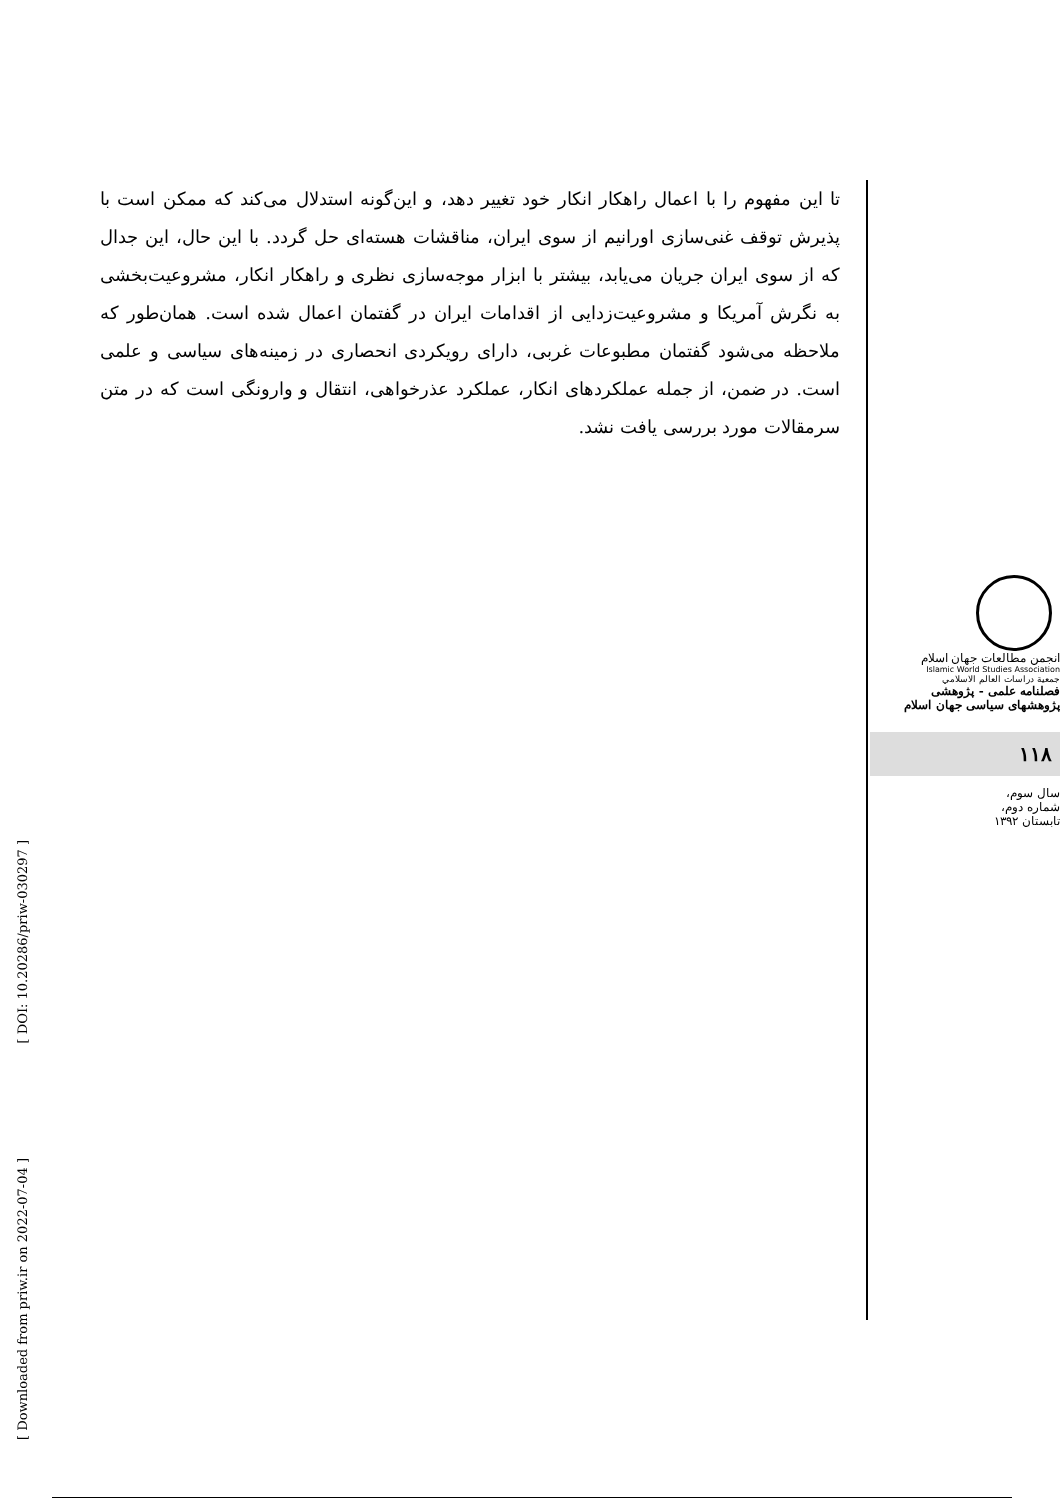تا این مفهوم را با اعمال راهکار انکار خود تغییر دهد، و این‌گونه استدلال می‌کند که ممکن است با پذیرش توقف غنی‌سازی اورانیم از سوی ایران، مناقشات هسته‌ای حل گردد. با این حال، این جدال که از سوی ایران جریان می‌یابد، بیشتر با ابزار موجه‌سازی نظری و راهکار انکار، مشروعیت‌بخشی به نگرش آمریکا و مشروعیت‌زدایی از اقدامات ایران در گفتمان اعمال شده است. همان‌طور که ملاحظه می‌شود گفتمان مطبوعات غربی، دارای رویکردی انحصاری در زمینه‌های سیاسی و علمی است. در ضمن، از جمله عملکردهای انکار، عملکرد عذرخواهی، انتقال و وارونگی است که در متن سرمقالات مورد بررسی یافت نشد.
انجمن مطالعات جهان اسلام
Islamic World Studies Association
جمعية دراسات العالم الاسلامي
فصلنامه علمی - پژوهشی
پژوهشهای سیاسی جهان اسلام
۱۱۸
سال سوم،
شماره دوم،
تابستان ۱۳۹۲
[ DOI: 10.20286/priw-030297 ]
[ Downloaded from priw.ir on 2022-07-04 ]